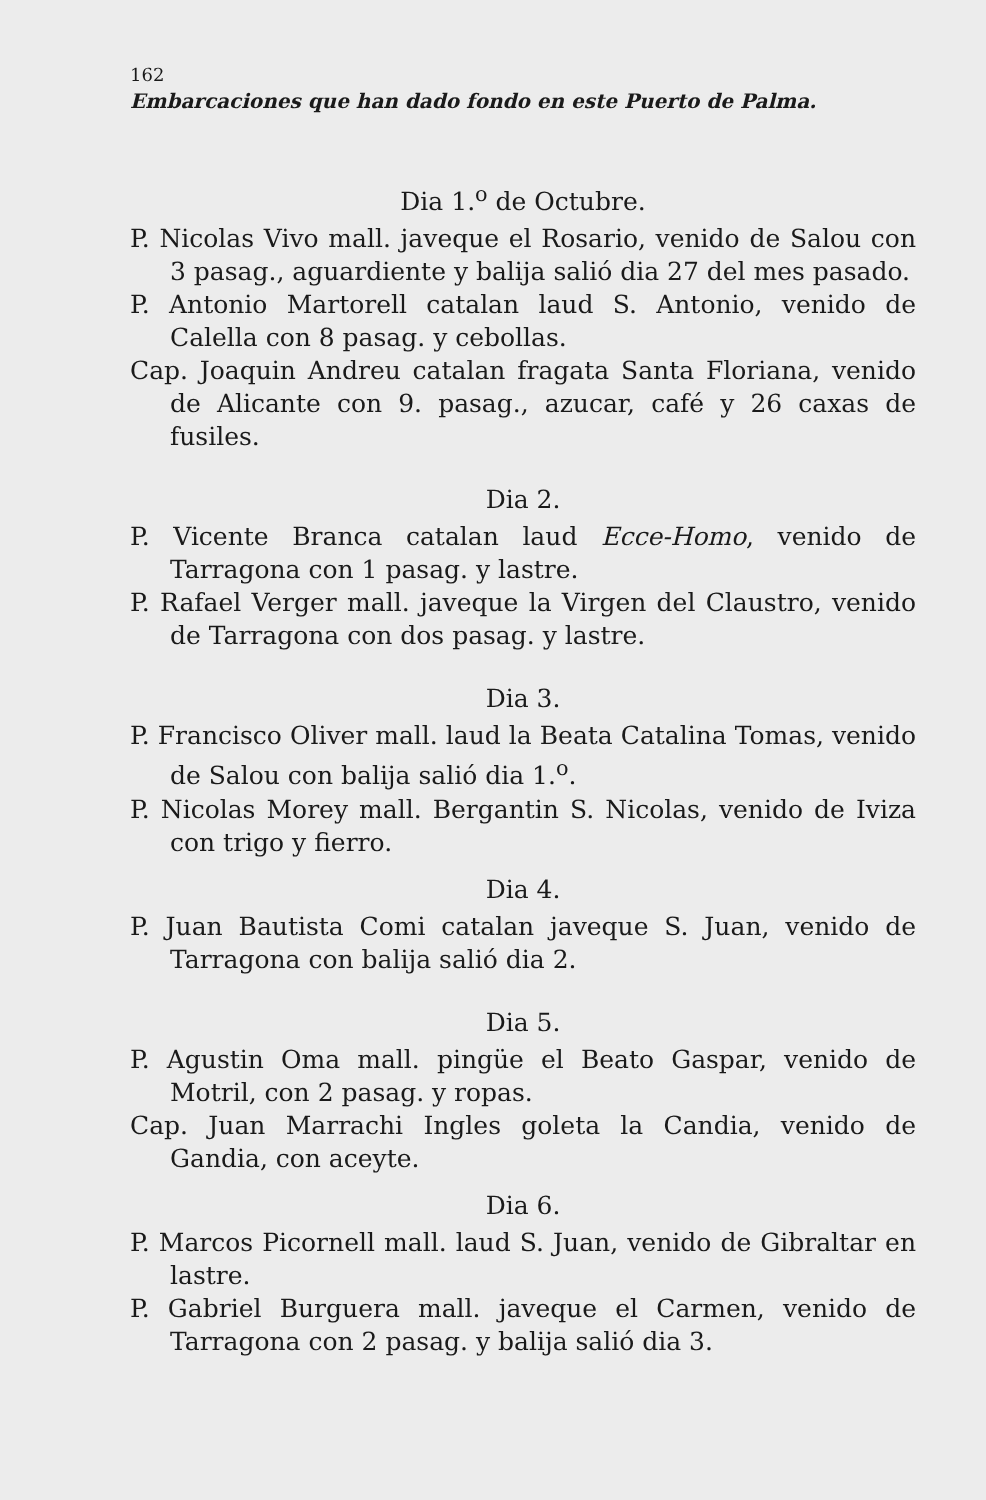162
Embarcaciones que han dado fondo en este Puerto de Palma.
Dia 1.<sup>o</sup> de Octubre.
P. Nicolas Vivo mall. javeque el Rosario, venido de Salou con 3 pasag., aguardiente y balija salió dia 27 del mes pasado.
P. Antonio Martorell catalan laud S. Antonio, venido de Calella con 8 pasag. y cebollas.
Cap. Joaquin Andreu catalan fragata Santa Floriana, venido de Alicante con 9. pasag., azucar, café y 26 caxas de fusiles.
Dia 2.
P. Vicente Branca catalan laud Ecce-Homo, venido de Tarragona con 1 pasag. y lastre.
P. Rafael Verger mall. javeque la Virgen del Claustro, venido de Tarragona con dos pasag. y lastre.
Dia 3.
P. Francisco Oliver mall. laud la Beata Catalina Tomas, venido de Salou con balija salió dia 1.<sup>o</sup>.
P. Nicolas Morey mall. Bergantin S. Nicolas, venido de Iviza con trigo y fierro.
Dia 4.
P. Juan Bautista Comi catalan javeque S. Juan, venido de Tarragona con balija salió dia 2.
Dia 5.
P. Agustin Oma mall. pingüe el Beato Gaspar, venido de Motril, con 2 pasag. y ropas.
Cap. Juan Marrachi Ingles goleta la Candia, venido de Gandia, con aceyte.
Dia 6.
P. Marcos Picornell mall. laud S. Juan, venido de Gibraltar en lastre.
P. Gabriel Burguera mall. javeque el Carmen, venido de Tarragona con 2 pasag. y balija salió dia 3.